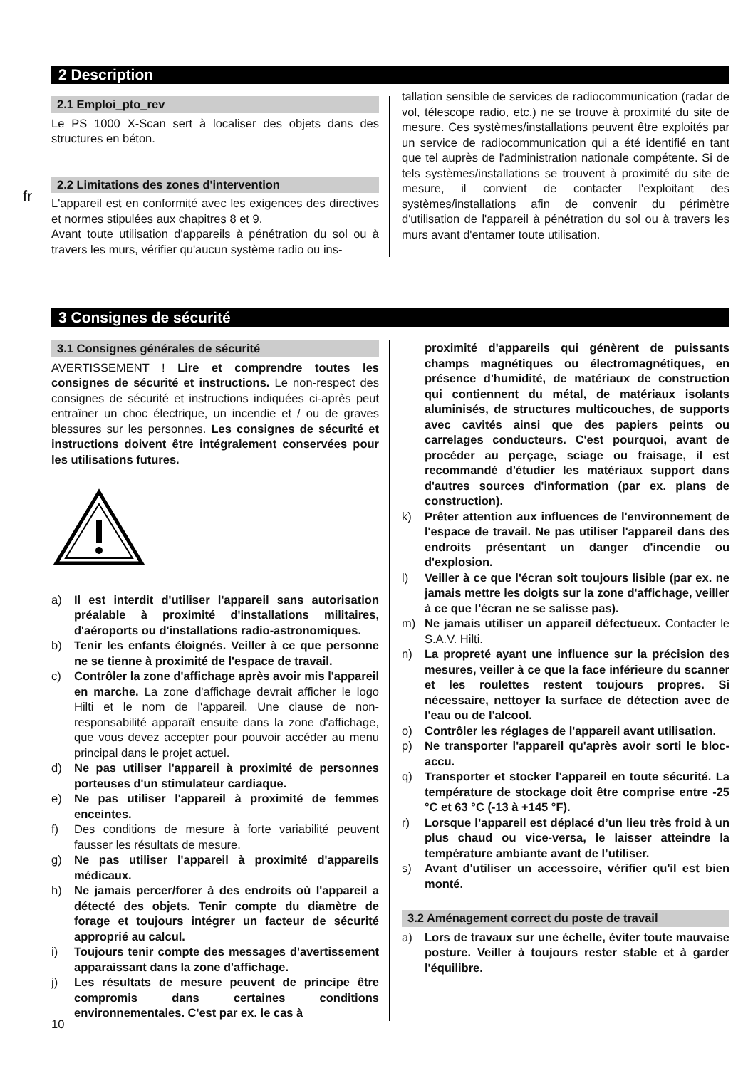fr
2 Description
2.1 Emploi_pto_rev
Le PS 1000 X-Scan sert à localiser des objets dans des structures en béton.
2.2 Limitations des zones d'intervention
L'appareil est en conformité avec les exigences des directives et normes stipulées aux chapitres 8 et 9.
Avant toute utilisation d'appareils à pénétration du sol ou à travers les murs, vérifier qu'aucun système radio ou ins-
tallation sensible de services de radiocommunication (radar de vol, télescope radio, etc.) ne se trouve à proximité du site de mesure. Ces systèmes/installations peuvent être exploités par un service de radiocommunication qui a été identifié en tant que tel auprès de l'administration nationale compétente. Si de tels systèmes/installations se trouvent à proximité du site de mesure, il convient de contacter l'exploitant des systèmes/installations afin de convenir du périmètre d'utilisation de l'appareil à pénétration du sol ou à travers les murs avant d'entamer toute utilisation.
3 Consignes de sécurité
3.1 Consignes générales de sécurité
AVERTISSEMENT ! Lire et comprendre toutes les consignes de sécurité et instructions. Le non-respect des consignes de sécurité et instructions indiquées ci-après peut entraîner un choc électrique, un incendie et / ou de graves blessures sur les personnes. Les consignes de sécurité et instructions doivent être intégralement conservées pour les utilisations futures.
a) Il est interdit d'utiliser l'appareil sans autorisation préalable à proximité d'installations militaires, d'aéroports ou d'installations radio-astronomiques.
b) Tenir les enfants éloignés. Veiller à ce que personne ne se tienne à proximité de l'espace de travail.
c) Contrôler la zone d'affichage après avoir mis l'appareil en marche. La zone d'affichage devrait afficher le logo Hilti et le nom de l'appareil. Une clause de non-responsabilité apparaît ensuite dans la zone d'affichage, que vous devez accepter pour pouvoir accéder au menu principal dans le projet actuel.
d) Ne pas utiliser l'appareil à proximité de personnes porteuses d'un stimulateur cardiaque.
e) Ne pas utiliser l'appareil à proximité de femmes enceintes.
f) Des conditions de mesure à forte variabilité peuvent fausser les résultats de mesure.
g) Ne pas utiliser l'appareil à proximité d'appareils médicaux.
h) Ne jamais percer/forer à des endroits où l'appareil a détecté des objets. Tenir compte du diamètre de forage et toujours intégrer un facteur de sécurité approprié au calcul.
i) Toujours tenir compte des messages d'avertissement apparaissant dans la zone d'affichage.
j) Les résultats de mesure peuvent de principe être compromis dans certaines conditions environnementales. C'est par ex. le cas à
proximité d'appareils qui génèrent de puissants champs magnétiques ou électromagnétiques, en présence d'humidité, de matériaux de construction qui contiennent du métal, de matériaux isolants aluminisés, de structures multicouches, de supports avec cavités ainsi que des papiers peints ou carrelages conducteurs. C'est pourquoi, avant de procéder au perçage, sciage ou fraisage, il est recommandé d'étudier les matériaux support dans d'autres sources d'information (par ex. plans de construction).
k) Prêter attention aux influences de l'environnement de l'espace de travail. Ne pas utiliser l'appareil dans des endroits présentant un danger d'incendie ou d'explosion.
l) Veiller à ce que l'écran soit toujours lisible (par ex. ne jamais mettre les doigts sur la zone d'affichage, veiller à ce que l'écran ne se salisse pas).
m) Ne jamais utiliser un appareil défectueux. Contacter le S.A.V. Hilti.
n) La propreté ayant une influence sur la précision des mesures, veiller à ce que la face inférieure du scanner et les roulettes restent toujours propres. Si nécessaire, nettoyer la surface de détection avec de l'eau ou de l'alcool.
o) Contrôler les réglages de l'appareil avant utilisation.
p) Ne transporter l'appareil qu'après avoir sorti le bloc-accu.
q) Transporter et stocker l'appareil en toute sécurité. La température de stockage doit être comprise entre -25 °C et 63 °C (-13 à +145 °F).
r) Lorsque l’appareil est déplacé d’un lieu très froid à un plus chaud ou vice-versa, le laisser atteindre la température ambiante avant de l’utiliser.
s) Avant d'utiliser un accessoire, vérifier qu'il est bien monté.
3.2 Aménagement correct du poste de travail
a) Lors de travaux sur une échelle, éviter toute mauvaise posture. Veiller à toujours rester stable et à garder l'équilibre.
10